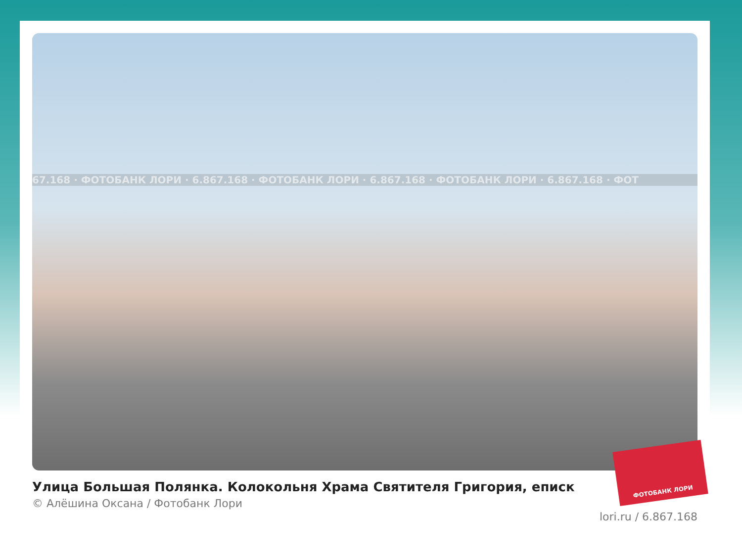67.168 · ФОТОБАНК ЛОРИ · 6.867.168 · ФОТОБАНК ЛОРИ · 6.867.168 · ФОТОБАНК ЛОРИ · 6.867.168 · ФОТ
Улица Большая Полянка. Колокольня Храма Святителя Григория, еписк
© Алёшина Оксана / Фотобанк Лори
lori.ru / 6.867.168
ФОТОБАНК ЛОРИ